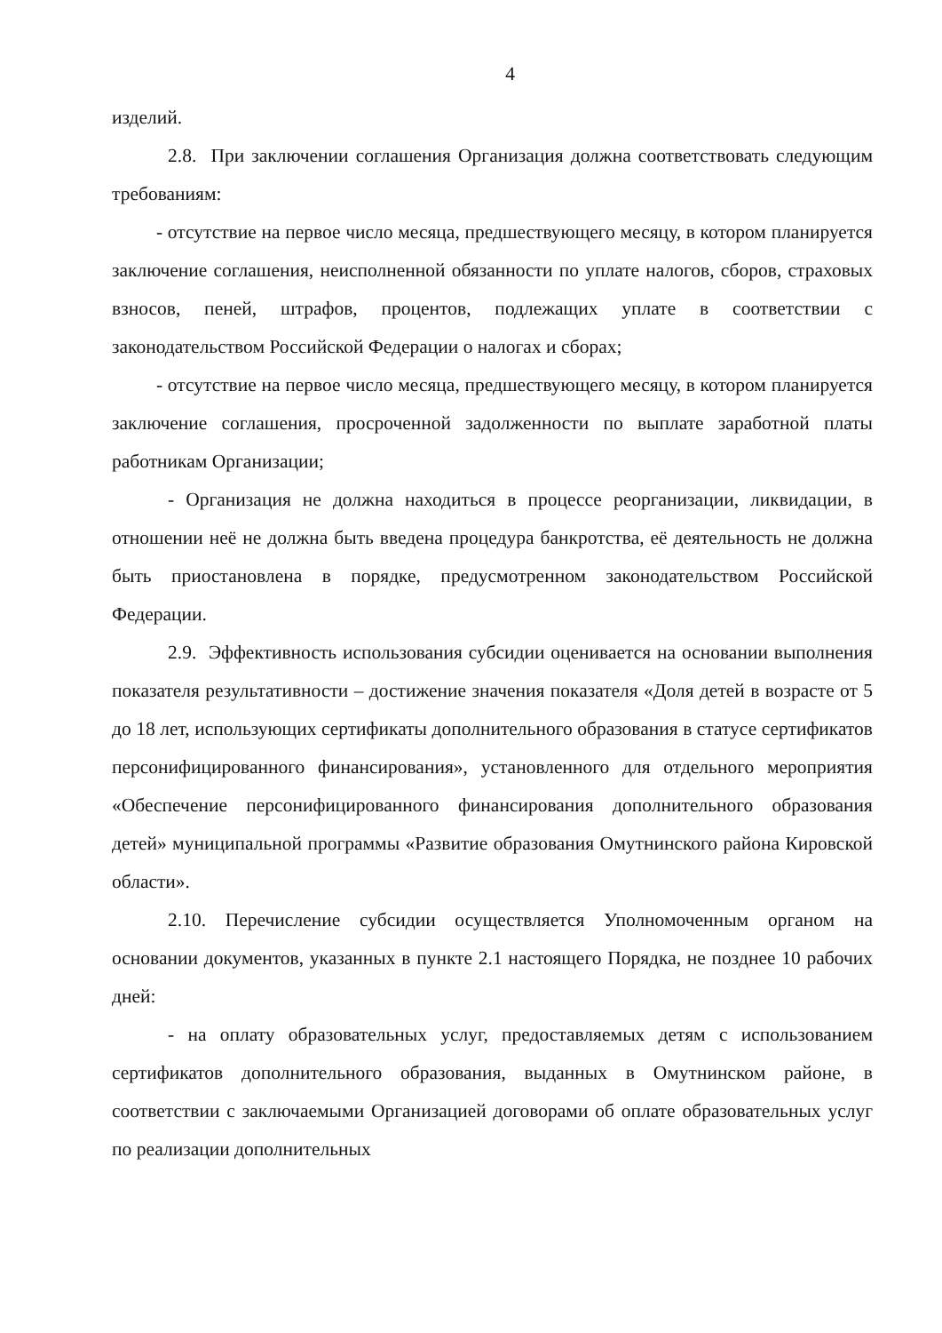4
изделий.
2.8. При заключении соглашения Организация должна соответствовать следующим требованиям:
- отсутствие на первое число месяца, предшествующего месяцу, в котором планируется заключение соглашения, неисполненной обязанности по уплате налогов, сборов, страховых взносов, пеней, штрафов, процентов, подлежащих уплате в соответствии с законодательством Российской Федерации о налогах и сборах;
- отсутствие на первое число месяца, предшествующего месяцу, в котором планируется заключение соглашения, просроченной задолженности по выплате заработной платы работникам Организации;
- Организация не должна находиться в процессе реорганизации, ликвидации, в отношении неё не должна быть введена процедура банкротства, её деятельность не должна быть приостановлена в порядке, предусмотренном законодательством Российской Федерации.
2.9. Эффективность использования субсидии оценивается на основании выполнения показателя результативности – достижение значения показателя «Доля детей в возрасте от 5 до 18 лет, использующих сертификаты дополнительного образования в статусе сертификатов персонифицированного финансирования», установленного для отдельного мероприятия «Обеспечение персонифицированного финансирования дополнительного образования детей» муниципальной программы «Развитие образования Омутнинского района Кировской области».
2.10. Перечисление субсидии осуществляется Уполномоченным органом на основании документов, указанных в пункте 2.1 настоящего Порядка, не позднее 10 рабочих дней:
- на оплату образовательных услуг, предоставляемых детям с использованием сертификатов дополнительного образования, выданных в Омутнинском районе, в соответствии с заключаемыми Организацией договорами об оплате образовательных услуг по реализации дополнительных